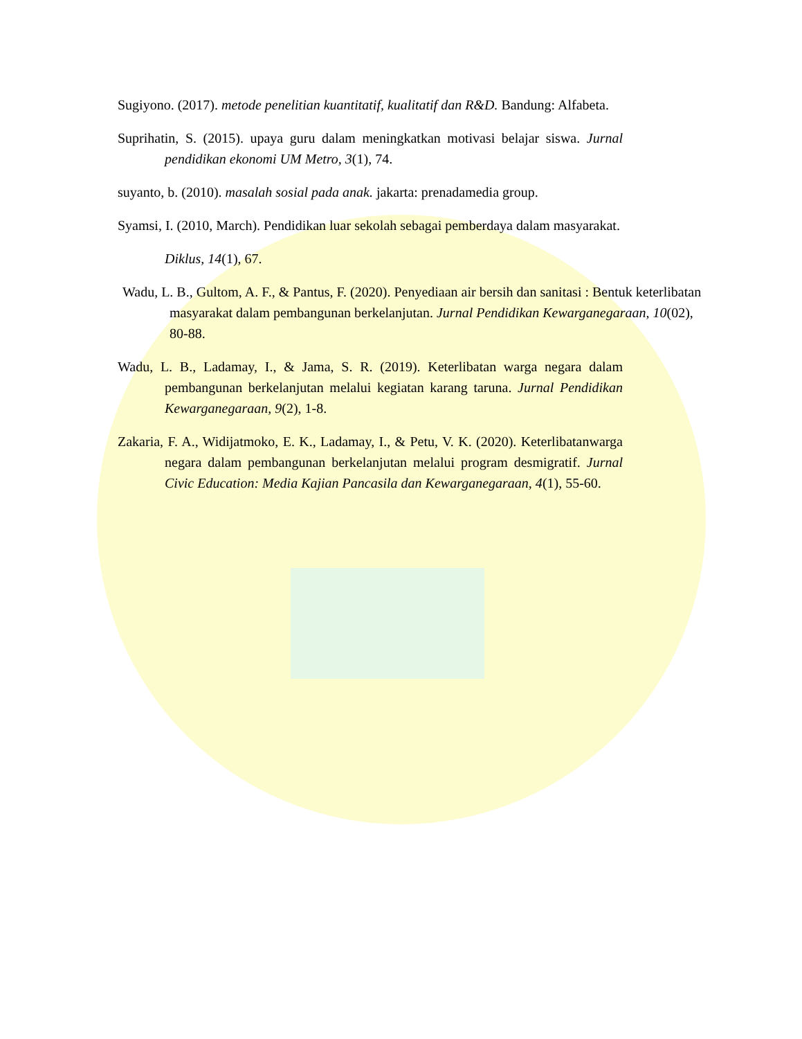Sugiyono. (2017). metode penelitian kuantitatif, kualitatif dan R&D. Bandung: Alfabeta.
Suprihatin, S. (2015). upaya guru dalam meningkatkan motivasi belajar siswa. Jurnal pendidikan ekonomi UM Metro, 3(1), 74.
suyanto, b. (2010). masalah sosial pada anak. jakarta: prenadamedia group.
Syamsi, I. (2010, March). Pendidikan luar sekolah sebagai pemberdaya dalam masyarakat.
Diklus, 14(1), 67.
Wadu, L. B., Gultom, A. F., & Pantus, F. (2020). Penyediaan air bersih dan sanitasi : Bentuk keterlibatan masyarakat dalam pembangunan berkelanjutan. Jurnal Pendidikan Kewarganegaraan, 10(02), 80-88.
Wadu, L. B., Ladamay, I., & Jama, S. R. (2019). Keterlibatan warga negara dalam pembangunan berkelanjutan melalui kegiatan karang taruna. Jurnal Pendidikan Kewarganegaraan, 9(2), 1-8.
Zakaria, F. A., Widijatmoko, E. K., Ladamay, I., & Petu, V. K. (2020). Keterlibatanwarga negara dalam pembangunan berkelanjutan melalui program desmigratif. Jurnal Civic Education: Media Kajian Pancasila dan Kewarganegaraan, 4(1), 55-60.